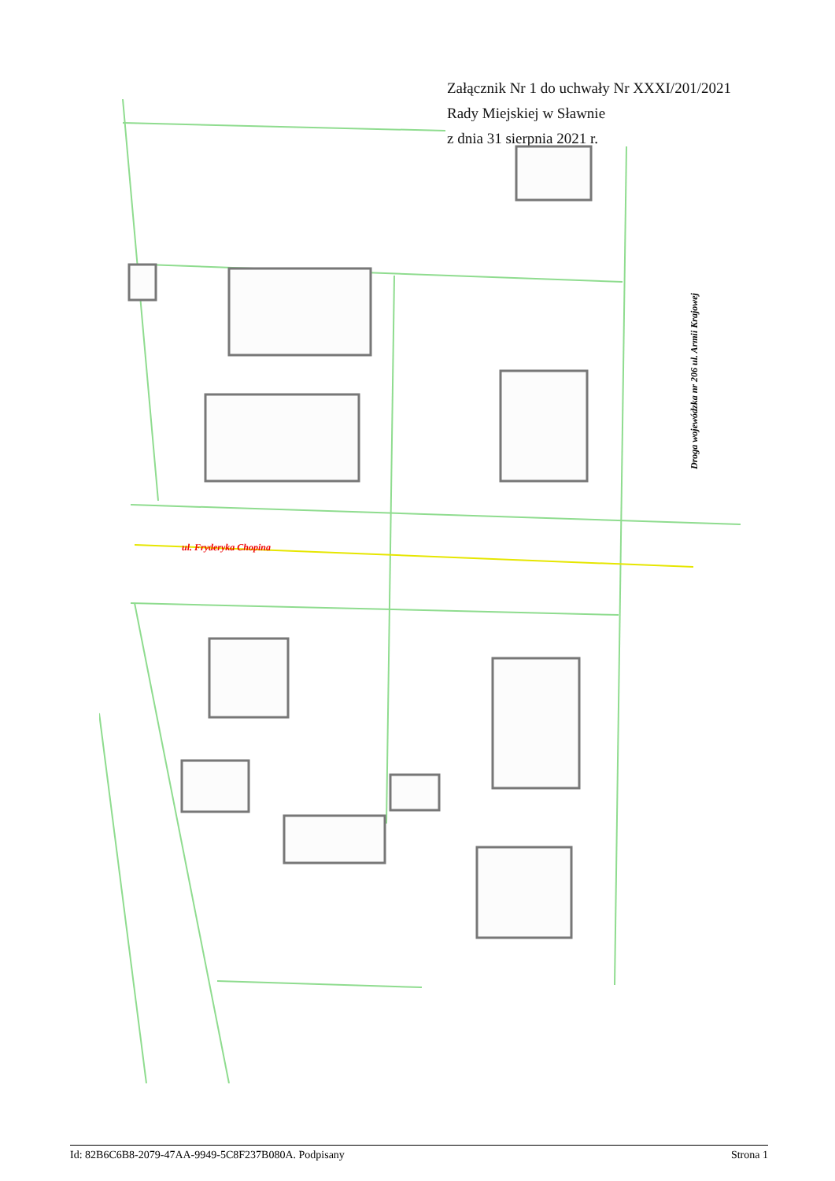Załącznik Nr 1 do uchwały Nr XXXI/201/2021
Rady Miejskiej w Sławnie
z dnia 31 sierpnia 2021 r.
ul. Fryderyka Chopina
Droga wojewódzka nr 206 ul. Armii Krajowej
Id: 82B6C6B8-2079-47AA-9949-5C8F237B080A. Podpisany Strona 1